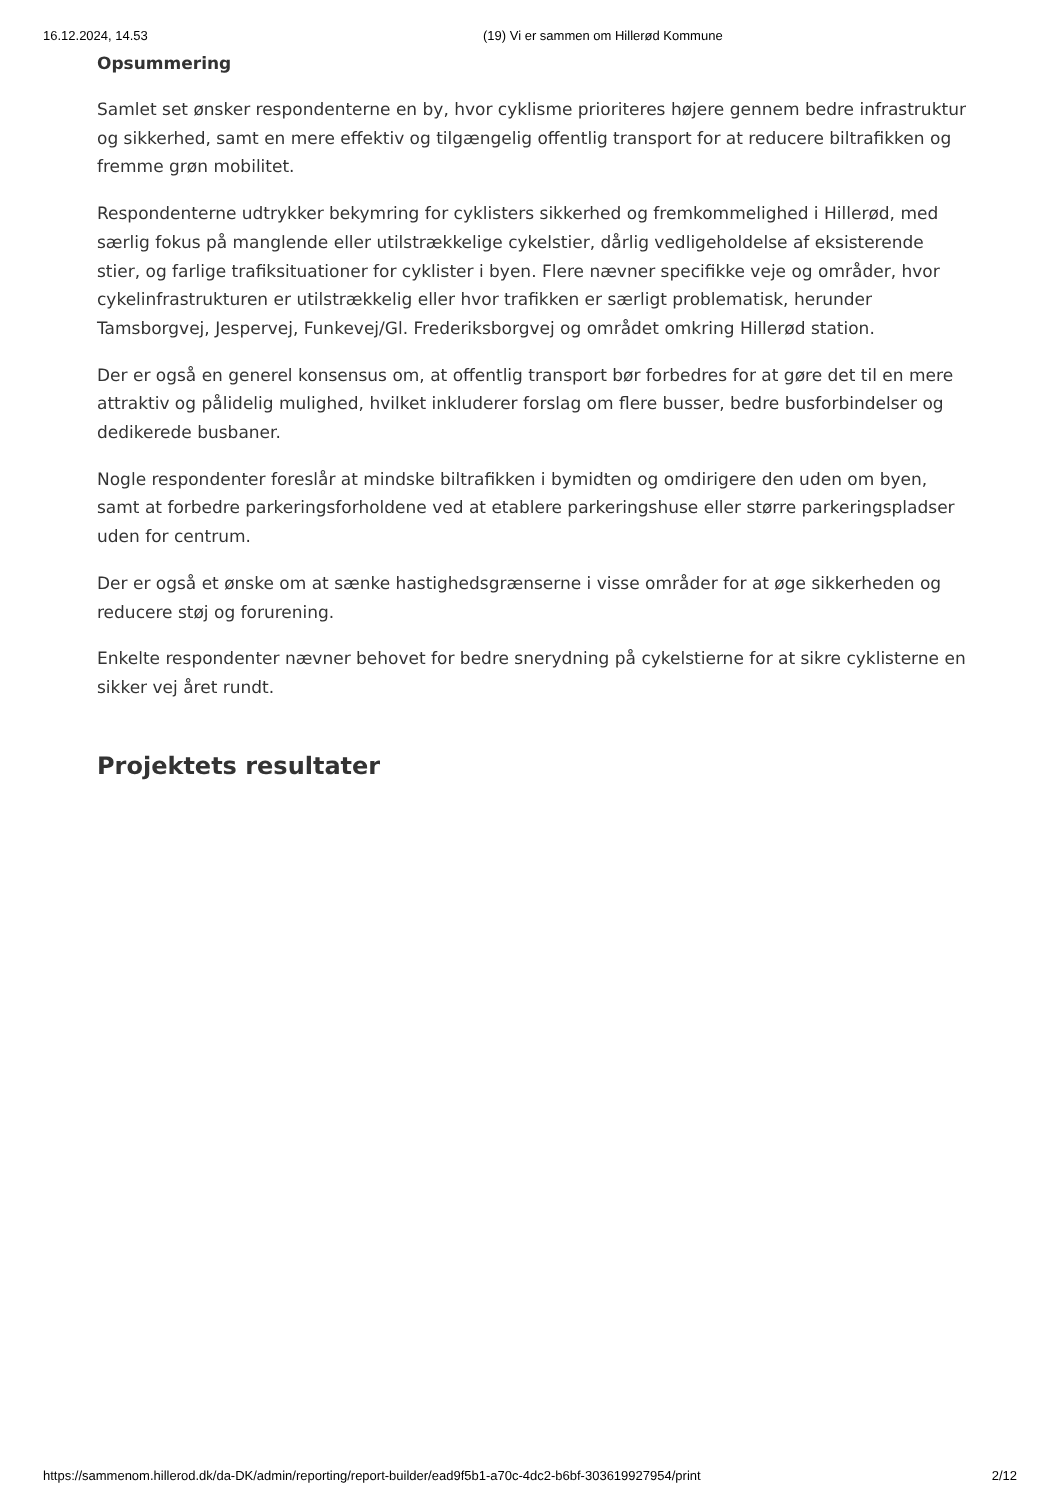16.12.2024, 14.53 (19) Vi er sammen om Hillerød Kommune
Opsummering
Samlet set ønsker respondenterne en by, hvor cyklisme prioriteres højere gennem bedre infrastruktur og sikkerhed, samt en mere effektiv og tilgængelig offentlig transport for at reducere biltrafikken og fremme grøn mobilitet.
Respondenterne udtrykker bekymring for cyklisters sikkerhed og fremkommelighed i Hillerød, med særlig fokus på manglende eller utilstrækkelige cykelstier, dårlig vedligeholdelse af eksisterende stier, og farlige trafiksituationer for cyklister i byen. Flere nævner specifikke veje og områder, hvor cykelinfrastrukturen er utilstrækkelig eller hvor trafikken er særligt problematisk, herunder Tamsborgvej, Jespervej, Funkevej/Gl. Frederiksborgvej og området omkring Hillerød station.
Der er også en generel konsensus om, at offentlig transport bør forbedres for at gøre det til en mere attraktiv og pålidelig mulighed, hvilket inkluderer forslag om flere busser, bedre busforbindelser og dedikerede busbaner.
Nogle respondenter foreslår at mindske biltrafikken i bymidten og omdirigere den uden om byen, samt at forbedre parkeringsforholdene ved at etablere parkeringshuse eller større parkeringspladser uden for centrum.
Der er også et ønske om at sænke hastighedsgrænserne i visse områder for at øge sikkerheden og reducere støj og forurening.
Enkelte respondenter nævner behovet for bedre snerydning på cykelstierne for at sikre cyklisterne en sikker vej året rundt.
Projektets resultater
https://sammenom.hillerod.dk/da-DK/admin/reporting/report-builder/ead9f5b1-a70c-4dc2-b6bf-303619927954/print 2/12